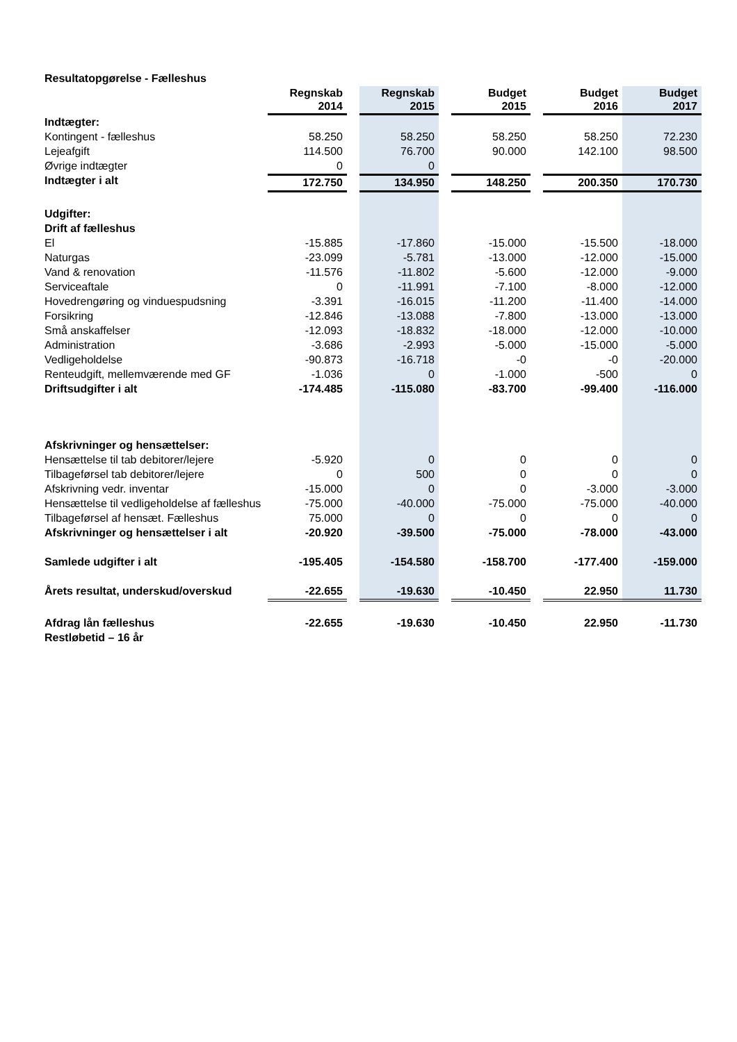Resultatopgørelse - Fælleshus
| | Regnskab 2014 | | Regnskab 2015 | | Budget 2015 | | Budget 2016 | Budget 2017 |
| Indtægter: | | | | | | | | |
| Kontingent - fælleshus | 58.250 | | 58.250 | | 58.250 | | 58.250 | 72.230 |
| Lejeafgift | 114.500 | | 76.700 | | 90.000 | | 142.100 | 98.500 |
| Øvrige indtægter | 0 | | 0 | | | | | |
| Indtægter i alt | 172.750 | | 134.950 | | 148.250 | | 200.350 | 170.730 |
| Udgifter: | | | | | | | | |
| Drift af fælleshus | | | | | | | | |
| El | -15.885 | | -17.860 | | -15.000 | | -15.500 | -18.000 |
| Naturgas | -23.099 | | -5.781 | | -13.000 | | -12.000 | -15.000 |
| Vand & renovation | -11.576 | | -11.802 | | -5.600 | | -12.000 | -9.000 |
| Serviceaftale | 0 | | -11.991 | | -7.100 | | -8.000 | -12.000 |
| Hovedrengøring og vinduespudsning | -3.391 | | -16.015 | | -11.200 | | -11.400 | -14.000 |
| Forsikring | -12.846 | | -13.088 | | -7.800 | | -13.000 | -13.000 |
| Små anskaffelser | -12.093 | | -18.832 | | -18.000 | | -12.000 | -10.000 |
| Administration | -3.686 | | -2.993 | | -5.000 | | -15.000 | -5.000 |
| Vedligeholdelse | -90.873 | | -16.718 | | -0 | | -0 | -20.000 |
| Renteudgift, mellemværende med GF | -1.036 | | 0 | | -1.000 | | -500 | 0 |
| Driftsudgifter i alt | -174.485 | | -115.080 | | -83.700 | | -99.400 | -116.000 |
| Afskrivninger og hensættelser: | | | | | | | | |
| Hensættelse til tab debitorer/lejere | -5.920 | | 0 | | 0 | | 0 | 0 |
| Tilbageførsel tab debitorer/lejere | 0 | | 500 | | 0 | | 0 | 0 |
| Afskrivning vedr. inventar | -15.000 | | 0 | | 0 | | -3.000 | -3.000 |
| Hensættelse til vedligeholdelse af fælleshus | -75.000 | | -40.000 | | -75.000 | | -75.000 | -40.000 |
| Tilbageførsel af hensæt. Fælleshus | 75.000 | | 0 | | 0 | | 0 | 0 |
| Afskrivninger og hensættelser i alt | -20.920 | | -39.500 | | -75.000 | | -78.000 | -43.000 |
| Samlede udgifter i alt | -195.405 | | -154.580 | | -158.700 | | -177.400 | -159.000 |
| Årets resultat, underskud/overskud | -22.655 | | -19.630 | | -10.450 | | 22.950 | 11.730 |
| Afdrag lån fælleshus | -22.655 | | -19.630 | | -10.450 | | 22.950 | -11.730 |
| Restløbetid – 16 år | | | | | | | | |